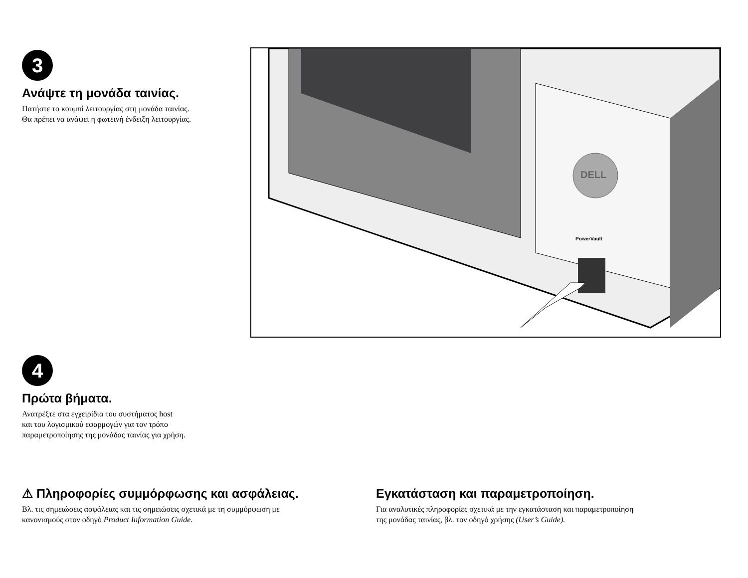3
Ανάψτε τη μονάδα ταινίας.
Πατήστε το κουμπί λειτουργίας στη μονάδα ταινίας.
Θα πρέπει να ανάψει η φωτεινή ένδειξη λειτουργίας.
DELL
PowerVault
4
Πρώτα βήματα.
Ανατρέξτε στα εγχειρίδια του συστήματος host
και του λογισμικού εφαρμογών για τον τρόπο
παραμετροποίησης της μονάδας ταινίας για χρήση.
⚠ Πληροφορίες συμμόρφωσης και ασφάλειας.
Βλ. τις σημειώσεις ασφάλειας και τις σημειώσεις σχετικά με τη συμμόρφωση με
κανονισμούς στον οδηγό Product Information Guide.
Εγκατάσταση και παραμετροποίηση.
Για αναλυτικές πληροφορίες σχετικά με την εγκατάσταση και παραμετροποίηση
της μονάδας ταινίας, βλ. τον οδηγό χρήσης (User’s Guide).